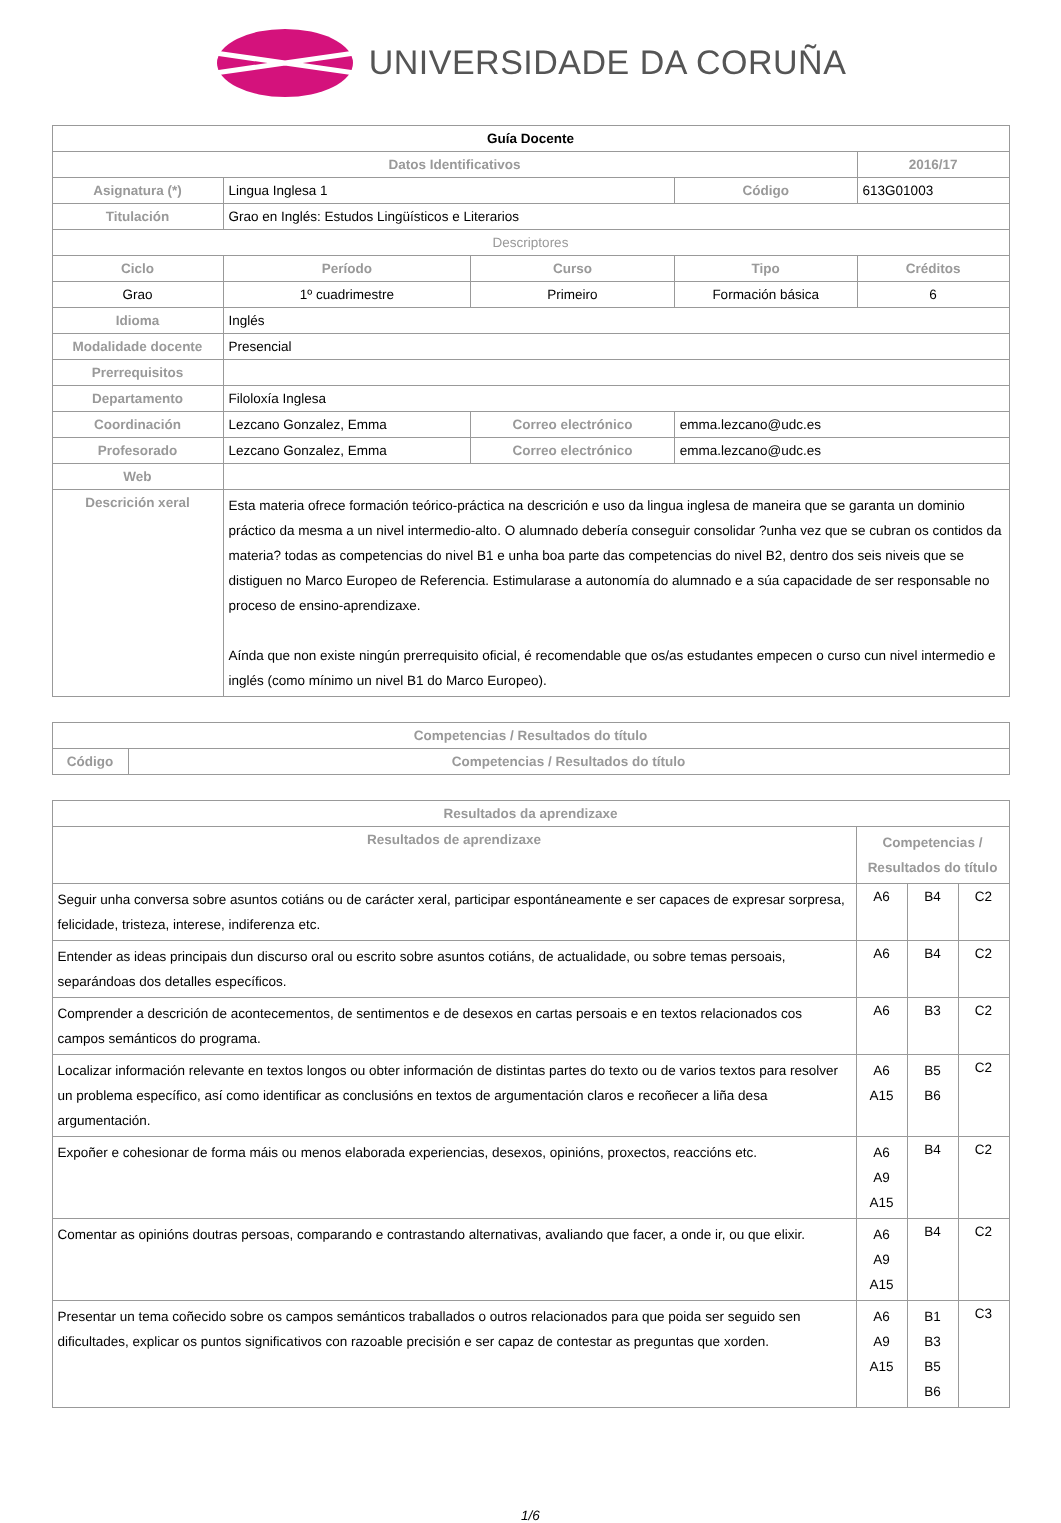UNIVERSIDADE DA CORUÑA
| Guía Docente | | | | | |
| Datos Identificativos | | | | | 2016/17 |
| Asignatura (*) | Lingua Inglesa 1 | | | Código | 613G01003 |
| Titulación | Grao en Inglés: Estudos Lingüísticos e Literarios | | | | |
| Descriptores | | | | | |
| Ciclo | | Período | Curso | Tipo | Créditos |
| Grao | | 1º cuadrimestre | Primeiro | Formación básica | 6 |
| Idioma | Inglés | | | | |
| Modalidade docente | Presencial | | | | |
| Prerrequisitos | | | | | |
| Departamento | Filoloxía Inglesa | | | | |
| Coordinación | Lezcano Gonzalez, Emma | | Correo electrónico | emma.lezcano@udc.es | |
| Profesorado | Lezcano Gonzalez, Emma | | Correo electrónico | emma.lezcano@udc.es | |
| Web | | | | | |
| Descrición xeral | Esta materia ofrece formación teórico-práctica na descrición e uso da lingua inglesa de maneira que se garanta un dominio práctico da mesma a un nivel intermedio-alto. O alumnado debería conseguir consolidar ?unha vez que se cubran os contidos da materia? todas as competencias do nivel B1 e unha boa parte das competencias do nivel B2, dentro dos seis niveis que se distiguen no Marco Europeo de Referencia. Estimularase a autonomía do alumnado e a súa capacidade de ser responsable no proceso de ensino-aprendizaxe. Aínda que non existe ningún prerrequisito oficial, é recomendable que os/as estudantes empecen o curso cun nivel intermedio e inglés (como mínimo un nivel B1 do Marco Europeo). | | | | |
| Competencias / Resultados do título | |
| --- | --- |
| Código | Competencias / Resultados do título |
| Resultados da aprendizaxe | | | |
| --- | --- | --- | --- |
| Resultados de aprendizaxe | Competencias / Resultados do título | | |
| Seguir unha conversa sobre asuntos cotiáns ou de carácter xeral, participar espontáneamente e ser capaces de expresar sorpresa, felicidade, tristeza, interese, indiferenza etc. | A6 | B4 | C2 |
| Entender as ideas principais dun discurso oral ou escrito sobre asuntos cotiáns, de actualidade, ou sobre temas persoais, separándoas dos detalles específicos. | A6 | B4 | C2 |
| Comprender a descrición de acontecementos, de sentimentos e de desexos en cartas persoais e en textos relacionados cos campos semánticos do programa. | A6 | B3 | C2 |
| Localizar información relevante en textos longos ou obter información de distintas partes do texto ou de varios textos para resolver un problema específico, así como identificar as conclusións en textos de argumentación claros e recoñecer a liña desa argumentación. | A6 A15 | B5 B6 | C2 |
| Expoñer e cohesionar de forma máis ou menos elaborada experiencias, desexos, opinións, proxectos, reaccións etc. | A6 A9 A15 | B4 | C2 |
| Comentar as opinións doutras persoas, comparando e contrastando alternativas, avaliando que facer, a onde ir, ou que elixir. | A6 A9 A15 | B4 | C2 |
| Presentar un tema coñecido sobre os campos semánticos traballados o outros relacionados para que poida ser seguido sen dificultades, explicar os puntos significativos con razoable precisión e ser capaz de contestar as preguntas que xorden. | A6 A9 A15 | B1 B3 B5 B6 | C3 |
1/6